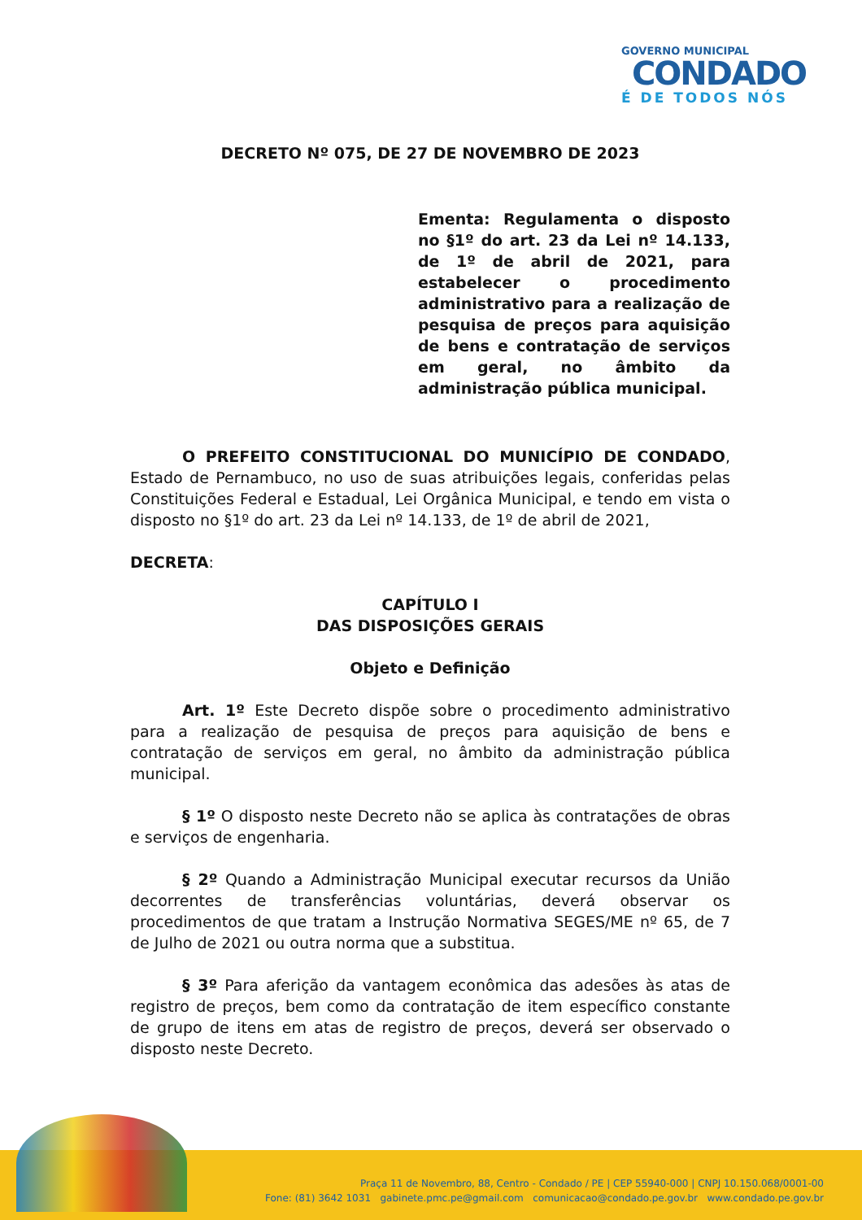GOVERNO MUNICIPAL
CONDADO
É DE TODOS NÓS
DECRETO Nº 075, DE 27 DE NOVEMBRO DE 2023
Ementa: Regulamenta o disposto no §1º do art. 23 da Lei nº 14.133, de 1º de abril de 2021, para estabelecer o procedimento administrativo para a realização de pesquisa de preços para aquisição de bens e contratação de serviços em geral, no âmbito da administração pública municipal.
O PREFEITO CONSTITUCIONAL DO MUNICÍPIO DE CONDADO, Estado de Pernambuco, no uso de suas atribuições legais, conferidas pelas Constituições Federal e Estadual, Lei Orgânica Municipal, e tendo em vista o disposto no §1º do art. 23 da Lei nº 14.133, de 1º de abril de 2021,
DECRETA:
CAPÍTULO I
DAS DISPOSIÇÕES GERAIS
Objeto e Definição
Art. 1º Este Decreto dispõe sobre o procedimento administrativo para a realização de pesquisa de preços para aquisição de bens e contratação de serviços em geral, no âmbito da administração pública municipal.
§ 1º O disposto neste Decreto não se aplica às contratações de obras e serviços de engenharia.
§ 2º Quando a Administração Municipal executar recursos da União decorrentes de transferências voluntárias, deverá observar os procedimentos de que tratam a Instrução Normativa SEGES/ME nº 65, de 7 de Julho de 2021 ou outra norma que a substitua.
§ 3º Para aferição da vantagem econômica das adesões às atas de registro de preços, bem como da contratação de item específico constante de grupo de itens em atas de registro de preços, deverá ser observado o disposto neste Decreto.
Praça 11 de Novembro, 88, Centro - Condado / PE | CEP 55940-000 | CNPJ 10.150.068/0001-00
Fone: (81) 3642 1031 gabinete.pmc.pe@gmail.com comunicacao@condado.pe.gov.br www.condado.pe.gov.br